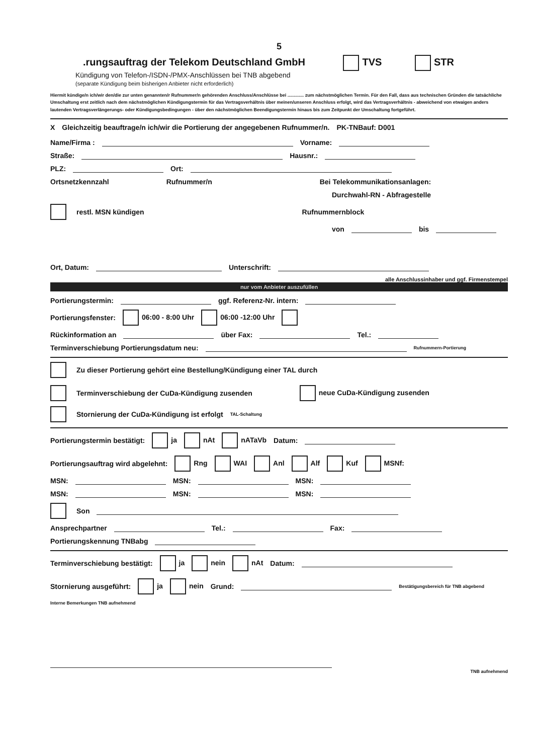5
.rungsauftrag der Telekom Deutschland GmbH TVS STR
Kündigung von Telefon-/ISDN-/PMX-Anschlüssen bei TNB abgebend
(separate Kündigung beim bisherigen Anbieter nicht erforderlich)
Hiermit kündige/n ich/wir den/die zur unten genannten/r Rufnummer/n gehörenden Anschluss/Anschlüsse bei ............. zum nächstmöglichen Termin. Für den Fall, dass aus technischen Gründen die tatsächliche Umschaltung erst zeitlich nach dem nächstmöglichen Kündigungstermin für das Vertragsverhältnis über meinen/unseren Anschluss erfolgt, wird das Vertragsverhältnis - abweichend von etwaigen anders lautenden Vertragsverlängerungs- oder Kündigungsbedingungen - über den nächstmöglichen Beendigungstermin hinaus bis zum Zeitpunkt der Umschaltung fortgeführt.
X Gleichzeitig beauftrage/n ich/wir die Portierung der angegebenen Rufnummer/n. PK-TNBauf: D001
Name/Firma : Vorname:
Straße: Hausnr.:
PLZ: Ort:
Ortsnetzkennzahl Rufnummer/n Bei Telekommunikationsanlagen:
Durchwahl-RN - Abfragestelle
restl. MSN kündigen Rufnummernblock
von bis
Ort, Datum: Unterschrift:
alle Anschlussinhaber und ggf. Firmenstempel
nur vom Anbieter auszufüllen
Portierungstermin: ggf. Referenz-Nr. intern:
Portierungsfenster: 06:00 - 8:00 Uhr 06:00 -12:00 Uhr
Rückinformation an über Fax: Tel.:
Terminverschiebung Portierungsdatum neu: Rufnummern-Portierung
Zu dieser Portierung gehört eine Bestellung/Kündigung einer TAL durch
Terminverschiebung der CuDa-Kündigung zusenden neue CuDa-Kündigung zusenden
Stornierung der CuDa-Kündigung ist erfolgt TAL-Schaltung
Portierungstermin bestätigt: ja nAt nATaVb Datum:
Portierungsauftrag wird abgelehnt: Rng WAI Anl Alf Kuf MSNf:
MSN: MSN: MSN:
MSN: MSN: MSN:
Son
Ansprechpartner Tel.: Fax:
Portierungskennung TNBabg
Terminverschiebung bestätigt: ja nein nAt Datum:
Stornierung ausgeführt: ja nein Grund: Bestätigungsbereich für TNB abgebend
Interne Bemerkungen TNB aufnehmend
TNB aufnehmend